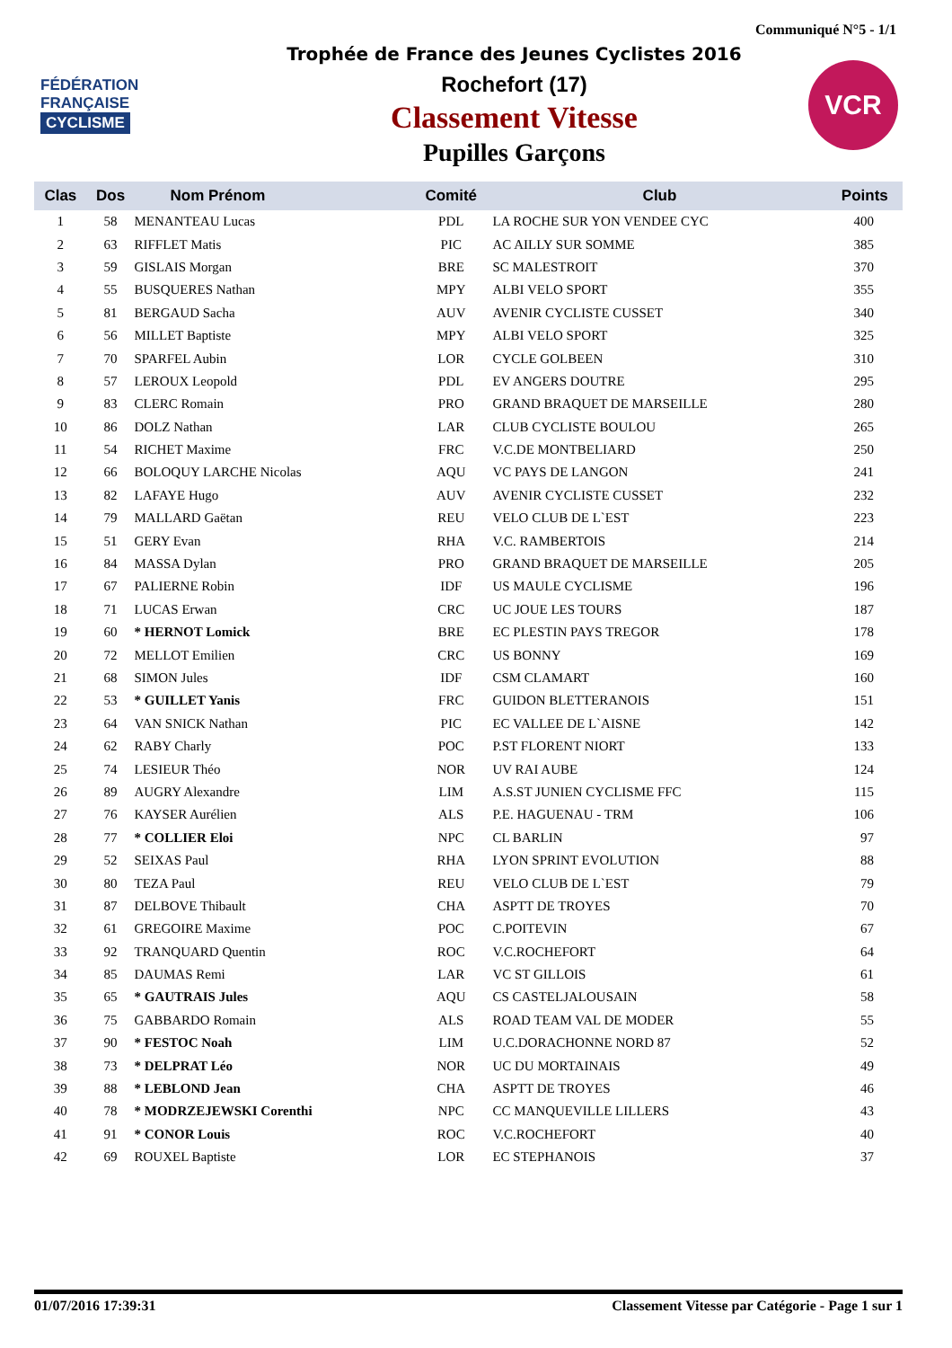Communiqué N°5 - 1/1
FÉDÉRATION
FRANÇAISE
CYCLISME
Trophée de France des Jeunes Cyclistes 2016
Rochefort (17)
Classement Vitesse
Pupilles Garçons
VCR
| Clas | Dos | Nom Prénom | Comité | Club | Points |
| --- | --- | --- | --- | --- | --- |
| 1 | 58 | MENANTEAU Lucas | PDL | LA ROCHE SUR YON VENDEE CYC | 400 |
| 2 | 63 | RIFFLET Matis | PIC | AC AILLY SUR SOMME | 385 |
| 3 | 59 | GISLAIS Morgan | BRE | SC MALESTROIT | 370 |
| 4 | 55 | BUSQUERES Nathan | MPY | ALBI VELO SPORT | 355 |
| 5 | 81 | BERGAUD Sacha | AUV | AVENIR CYCLISTE CUSSET | 340 |
| 6 | 56 | MILLET Baptiste | MPY | ALBI VELO SPORT | 325 |
| 7 | 70 | SPARFEL Aubin | LOR | CYCLE GOLBEEN | 310 |
| 8 | 57 | LEROUX Leopold | PDL | EV ANGERS DOUTRE | 295 |
| 9 | 83 | CLERC Romain | PRO | GRAND BRAQUET DE MARSEILLE | 280 |
| 10 | 86 | DOLZ Nathan | LAR | CLUB CYCLISTE BOULOU | 265 |
| 11 | 54 | RICHET Maxime | FRC | V.C.DE MONTBELIARD | 250 |
| 12 | 66 | BOLOQUY LARCHE Nicolas | AQU | VC PAYS DE LANGON | 241 |
| 13 | 82 | LAFAYE Hugo | AUV | AVENIR CYCLISTE CUSSET | 232 |
| 14 | 79 | MALLARD Gaëtan | REU | VELO CLUB DE L`EST | 223 |
| 15 | 51 | GERY Evan | RHA | V.C. RAMBERTOIS | 214 |
| 16 | 84 | MASSA Dylan | PRO | GRAND BRAQUET DE MARSEILLE | 205 |
| 17 | 67 | PALIERNE Robin | IDF | US MAULE CYCLISME | 196 |
| 18 | 71 | LUCAS Erwan | CRC | UC JOUE LES TOURS | 187 |
| 19 | 60 | * HERNOT Lomick | BRE | EC PLESTIN PAYS TREGOR | 178 |
| 20 | 72 | MELLOT Emilien | CRC | US BONNY | 169 |
| 21 | 68 | SIMON Jules | IDF | CSM CLAMART | 160 |
| 22 | 53 | * GUILLET Yanis | FRC | GUIDON BLETTERANOIS | 151 |
| 23 | 64 | VAN SNICK Nathan | PIC | EC VALLEE DE L`AISNE | 142 |
| 24 | 62 | RABY Charly | POC | P.ST FLORENT NIORT | 133 |
| 25 | 74 | LESIEUR Théo | NOR | UV RAI AUBE | 124 |
| 26 | 89 | AUGRY Alexandre | LIM | A.S.ST JUNIEN CYCLISME FFC | 115 |
| 27 | 76 | KAYSER Aurélien | ALS | P.E. HAGUENAU - TRM | 106 |
| 28 | 77 | * COLLIER Eloi | NPC | CL BARLIN | 97 |
| 29 | 52 | SEIXAS Paul | RHA | LYON SPRINT EVOLUTION | 88 |
| 30 | 80 | TEZA Paul | REU | VELO CLUB DE L`EST | 79 |
| 31 | 87 | DELBOVE Thibault | CHA | ASPTT DE TROYES | 70 |
| 32 | 61 | GREGOIRE Maxime | POC | C.POITEVIN | 67 |
| 33 | 92 | TRANQUARD Quentin | ROC | V.C.ROCHEFORT | 64 |
| 34 | 85 | DAUMAS Remi | LAR | VC ST GILLOIS | 61 |
| 35 | 65 | * GAUTRAIS Jules | AQU | CS CASTELJALOUSAIN | 58 |
| 36 | 75 | GABBARDO Romain | ALS | ROAD TEAM VAL DE MODER | 55 |
| 37 | 90 | * FESTOC Noah | LIM | U.C.DORACHONNE NORD 87 | 52 |
| 38 | 73 | * DELPRAT Léo | NOR | UC DU MORTAINAIS | 49 |
| 39 | 88 | * LEBLOND Jean | CHA | ASPTT DE TROYES | 46 |
| 40 | 78 | * MODRZEJEWSKI Corenthi | NPC | CC MANQUEVILLE LILLERS | 43 |
| 41 | 91 | * CONOR Louis | ROC | V.C.ROCHEFORT | 40 |
| 42 | 69 | ROUXEL Baptiste | LOR | EC STEPHANOIS | 37 |
01/07/2016 17:39:31 Classement Vitesse par Catégorie - Page 1 sur 1